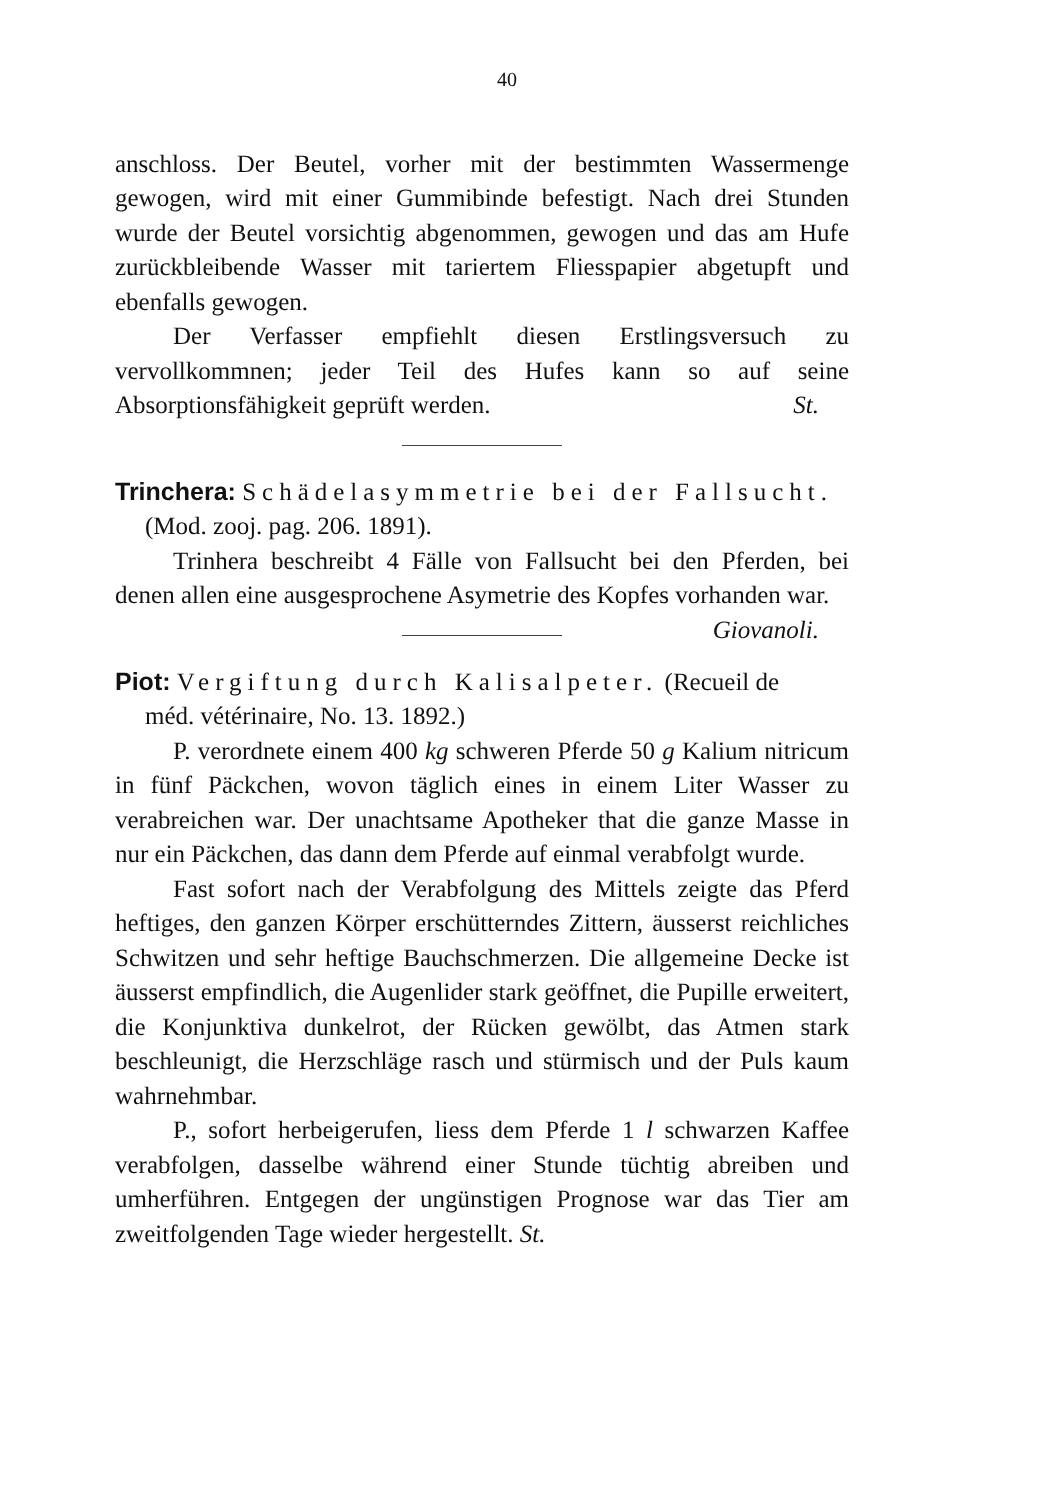40
anschloss. Der Beutel, vorher mit der bestimmten Wassermenge gewogen, wird mit einer Gummibinde befestigt. Nach drei Stunden wurde der Beutel vorsichtig abgenommen, gewogen und das am Hufe zurückbleibende Wasser mit tariertem Fliesspapier abgetupft und ebenfalls gewogen.
Der Verfasser empfiehlt diesen Erstlingsversuch zu vervollkommnen; jeder Teil des Hufes kann so auf seine Absorptionsfähigkeit geprüft werden. St.
Trinchera: Schädelasymmetrie bei der Fallsucht.
(Mod. zooj. pag. 206. 1891).
Trinhera beschreibt 4 Fälle von Fallsucht bei den Pferden, bei denen allen eine ausgesprochene Asymetrie des Kopfes vorhanden war. Giovanoli.
Piot: Vergiftung durch Kalisalpeter. (Recueil de
méd. vétérinaire, No. 13. 1892.)
P. verordnete einem 400 kg schweren Pferde 50 g Kalium nitricum in fünf Päckchen, wovon täglich eines in einem Liter Wasser zu verabreichen war. Der unachtsame Apotheker that die ganze Masse in nur ein Päckchen, das dann dem Pferde auf einmal verabfolgt wurde.
Fast sofort nach der Verabfolgung des Mittels zeigte das Pferd heftiges, den ganzen Körper erschütterndes Zittern, äusserst reichliches Schwitzen und sehr heftige Bauchschmerzen. Die allgemeine Decke ist äusserst empfindlich, die Augenlider stark geöffnet, die Pupille erweitert, die Konjunktiva dunkelrot, der Rücken gewölbt, das Atmen stark beschleunigt, die Herzschläge rasch und stürmisch und der Puls kaum wahrnehmbar.
P., sofort herbeigerufen, liess dem Pferde 1 l schwarzen Kaffee verabfolgen, dasselbe während einer Stunde tüchtig abreiben und umherführen. Entgegen der ungünstigen Prognose war das Tier am zweitfolgenden Tage wieder hergestellt. St.